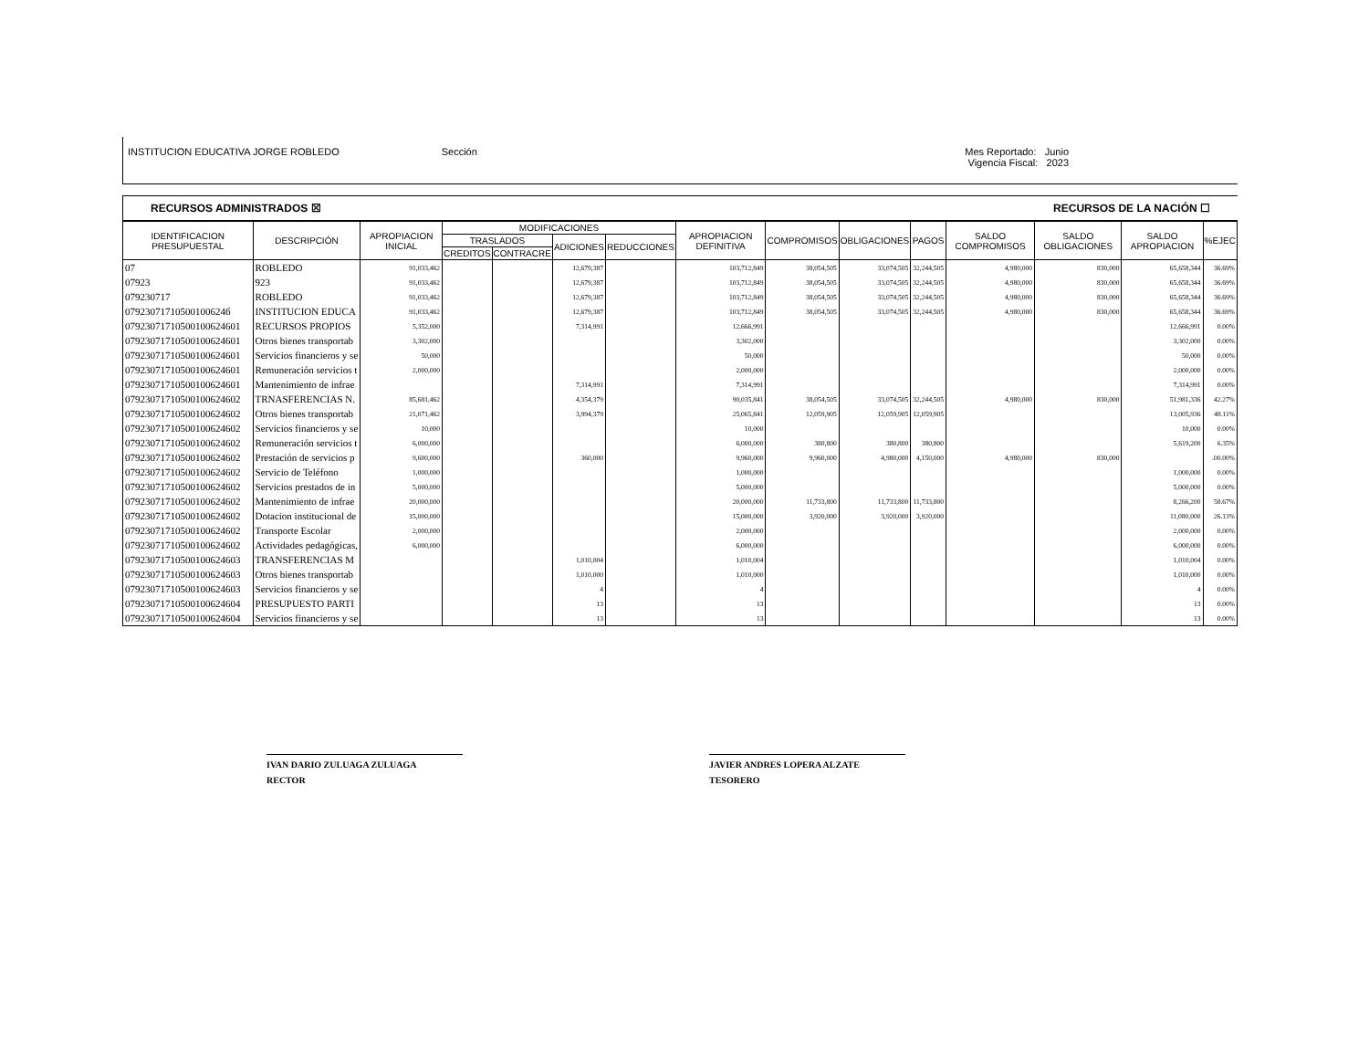INSTITUCION EDUCATIVA JORGE ROBLEDO
Sección Mes Reportado: Junio
Vigencia Fiscal: 2023
RECURSOS ADMINISTRADOS ☒ RECURSOS DE LA NACIÓN ☐
| IDENTIFICACION PRESUPUESTAL | DESCRIPCIÓN | APROPIACION INICIAL | MODIFICACIONES | | | | APROPIACION DEFINITIVA | COMPROMISOS | OBLIGACIONES | PAGOS | SALDO COMPROMISOS | SALDO OBLIGACIONES | SALDO APROPIACION | %EJEC |
| --- | --- | --- | --- | --- | --- | --- | --- | --- | --- | --- | --- | --- | --- | --- |
| | | | TRASLADOS | | ADICIONES | REDUCCIONES | | | | | | | | |
| | | | CREDITOS | CONTRACRE | | | | | | | | | | |
| 07 | ROBLEDO | 91,033,462 | | | 12,679,387 | | 103,712,849 | 38,054,505 | 33,074,505 | 32,244,505 | 4,980,000 | 830,000 | 65,658,344 | 36.69% |
| 07923 | 923 | 91,033,462 | | | 12,679,387 | | 103,712,849 | 38,054,505 | 33,074,505 | 32,244,505 | 4,980,000 | 830,000 | 65,658,344 | 36.69% |
| 079230717 | ROBLEDO | 91,033,462 | | | 12,679,387 | | 103,712,849 | 38,054,505 | 33,074,505 | 32,244,505 | 4,980,000 | 830,000 | 65,658,344 | 36.69% |
| 07923071710500100624б | INSTITUCION EDUCA | 91,033,462 | | | 12,679,387 | | 103,712,849 | 38,054,505 | 33,074,505 | 32,244,505 | 4,980,000 | 830,000 | 65,658,344 | 36.69% |
| 07923071710500100624601 | RECURSOS PROPIOS | 5,352,000 | | | 7,314,991 | | 12,666,991 | | | | | | 12,666,991 | 0.00% |
| 07923071710500100624601 | Otros bienes transportab | 3,302,000 | | | | | 3,302,000 | | | | | | 3,302,000 | 0.00% |
| 07923071710500100624601 | Servicios financieros y se | 50,000 | | | | | 50,000 | | | | | | 50,000 | 0.00% |
| 07923071710500100624601 | Remuneración servicios t | 2,000,000 | | | | | 2,000,000 | | | | | | 2,000,000 | 0.00% |
| 07923071710500100624601 | Mantenimiento de infrae | | | | 7,314,991 | | 7,314,991 | | | | | | 7,314,991 | 0.00% |
| 07923071710500100624602 | TRNASFERENCIAS N. | 85,681,462 | | | 4,354,379 | | 90,035,841 | 38,054,505 | 33,074,505 | 32,244,505 | 4,980,000 | 830,000 | 51,981,336 | 42.27% |
| 07923071710500100624602 | Otros bienes transportab | 21,071,462 | | | 3,994,379 | | 25,065,841 | 12,059,905 | 12,059,905 | 12,059,905 | | | 13,005,936 | 48.11% |
| 07923071710500100624602 | Servicios financieros y se | 10,000 | | | | | 10,000 | | | | | | 10,000 | 0.00% |
| 07923071710500100624602 | Remuneración servicios t | 6,000,000 | | | | | 6,000,000 | 380,800 | 380,800 | 380,800 | | | 5,619,200 | 6.35% |
| 07923071710500100624602 | Prestación de servicios p | 9,600,000 | | | 360,000 | | 9,960,000 | 9,960,000 | 4,980,000 | 4,150,000 | 4,980,000 | 830,000 | | .00.00% |
| 07923071710500100624602 | Servicio de Teléfono | 1,000,000 | | | | | 1,000,000 | | | | | | 1,000,000 | 0.00% |
| 07923071710500100624602 | Servicios prestados de in | 5,000,000 | | | | | 5,000,000 | | | | | | 5,000,000 | 0.00% |
| 07923071710500100624602 | Mantenimiento de infrae | 20,000,000 | | | | | 20,000,000 | 11,733,800 | 11,733,800 | 11,733,800 | | | 8,266,200 | 58.67% |
| 07923071710500100624602 | Dotacion institucional de | 15,000,000 | | | | | 15,000,000 | 3,920,000 | 3,920,000 | 3,920,000 | | | 11,080,000 | 26.13% |
| 07923071710500100624602 | Transporte Escolar | 2,000,000 | | | | | 2,000,000 | | | | | | 2,000,000 | 0.00% |
| 07923071710500100624602 | Actividades pedagógicas, | 6,000,000 | | | | | 6,000,000 | | | | | | 6,000,000 | 0.00% |
| 07923071710500100624603 | TRANSFERENCIAS M | | | | 1,010,004 | | 1,010,004 | | | | | | 1,010,004 | 0.00% |
| 07923071710500100624603 | Otros bienes transportab | | | | 1,010,000 | | 1,010,000 | | | | | | 1,010,000 | 0.00% |
| 07923071710500100624603 | Servicios financieros y se | | | | 4 | | 4 | | | | | | 4 | 0.00% |
| 07923071710500100624604 | PRESUPUESTO PARTI | | | | 13 | | 13 | | | | | | 13 | 0.00% |
| 07923071710500100624604 | Servicios financieros y se | | | | 13 | | 13 | | | | | | 13 | 0.00% |
IVAN DARIO ZULUAGA ZULUAGA
RECTOR
JAVIER ANDRES LOPERA ALZATE
TESORERO